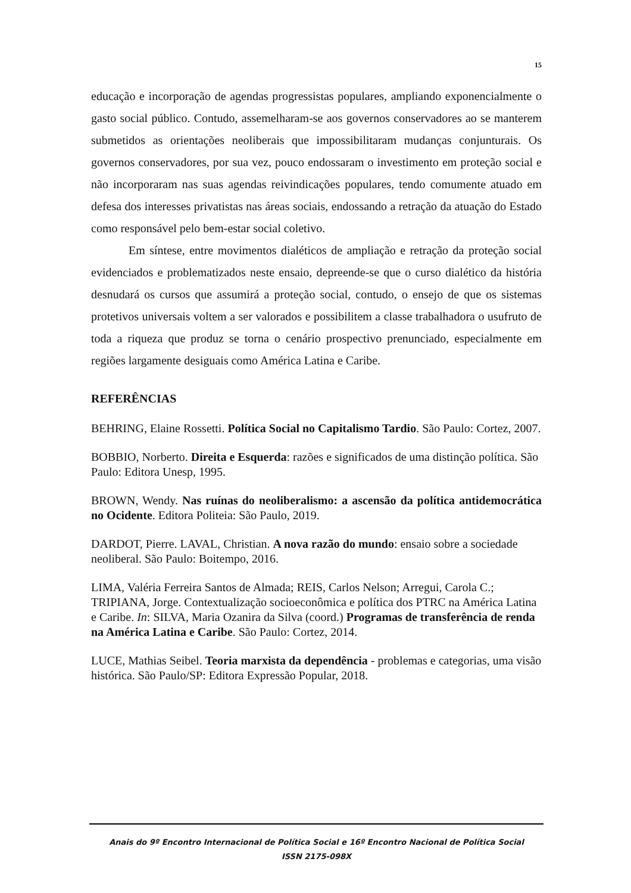15
educação e incorporação de agendas progressistas populares, ampliando exponencialmente o gasto social público. Contudo, assemelharam-se aos governos conservadores ao se manterem submetidos as orientações neoliberais que impossibilitaram mudanças conjunturais. Os governos conservadores, por sua vez, pouco endossaram o investimento em proteção social e não incorporaram nas suas agendas reivindicações populares, tendo comumente atuado em defesa dos interesses privatistas nas áreas sociais, endossando a retração da atuação do Estado como responsável pelo bem-estar social coletivo.
Em síntese, entre movimentos dialéticos de ampliação e retração da proteção social evidenciados e problematizados neste ensaio, depreende-se que o curso dialético da história desnudará os cursos que assumirá a proteção social, contudo, o ensejo de que os sistemas protetivos universais voltem a ser valorados e possibilitem a classe trabalhadora o usufruto de toda a riqueza que produz se torna o cenário prospectivo prenunciado, especialmente em regiões largamente desiguais como América Latina e Caribe.
REFERÊNCIAS
BEHRING, Elaine Rossetti. Política Social no Capitalismo Tardio. São Paulo: Cortez, 2007.
BOBBIO, Norberto. Direita e Esquerda: razões e significados de uma distinção política. São Paulo: Editora Unesp, 1995.
BROWN, Wendy. Nas ruínas do neoliberalismo: a ascensão da política antidemocrática no Ocidente. Editora Politeia: São Paulo, 2019.
DARDOT, Pierre. LAVAL, Christian. A nova razão do mundo: ensaio sobre a sociedade neoliberal. São Paulo: Boitempo, 2016.
LIMA, Valéria Ferreira Santos de Almada; REIS, Carlos Nelson; Arregui, Carola C.; TRIPIANA, Jorge. Contextualização socioeconômica e política dos PTRC na América Latina e Caribe. In: SILVA, Maria Ozanira da Silva (coord.) Programas de transferência de renda na América Latina e Caribe. São Paulo: Cortez, 2014.
LUCE, Mathias Seibel. Teoria marxista da dependência - problemas e categorias, uma visão histórica. São Paulo/SP: Editora Expressão Popular, 2018.
Anais do 9º Encontro Internacional de Política Social e 16º Encontro Nacional de Política Social
ISSN 2175-098X